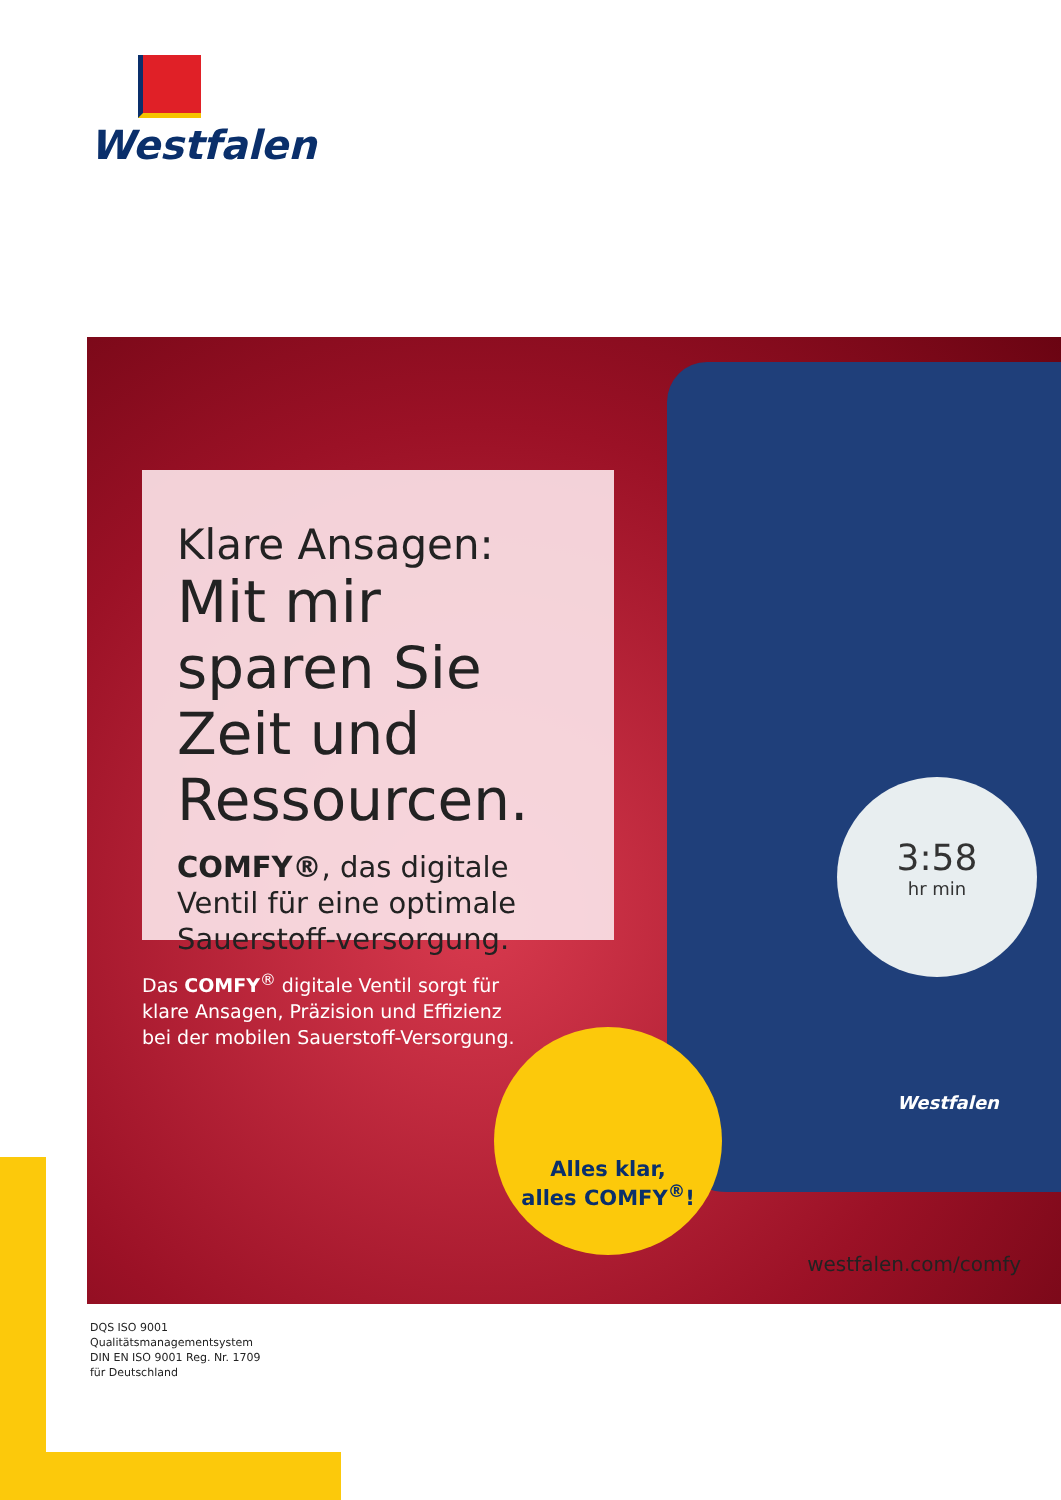Westfalen
3:58
hr min
Westfalen
Klare Ansagen:
Mit mir sparen Sie Zeit und Ressourcen.
COMFY®, das digitale Ventil für eine optimale Sauerstoff-versorgung.
Das COMFY<sup>®</sup> digitale Ventil sorgt für
klare Ansagen, Präzision und Effizienz
bei der mobilen Sauerstoff-Versorgung.
Alles klar,
alles COMFY<sup>®</sup>!
westfalen.com/comfy
DQS ISO 9001
Qualitätsmanagementsystem
DIN EN ISO 9001 Reg. Nr. 1709
für Deutschland